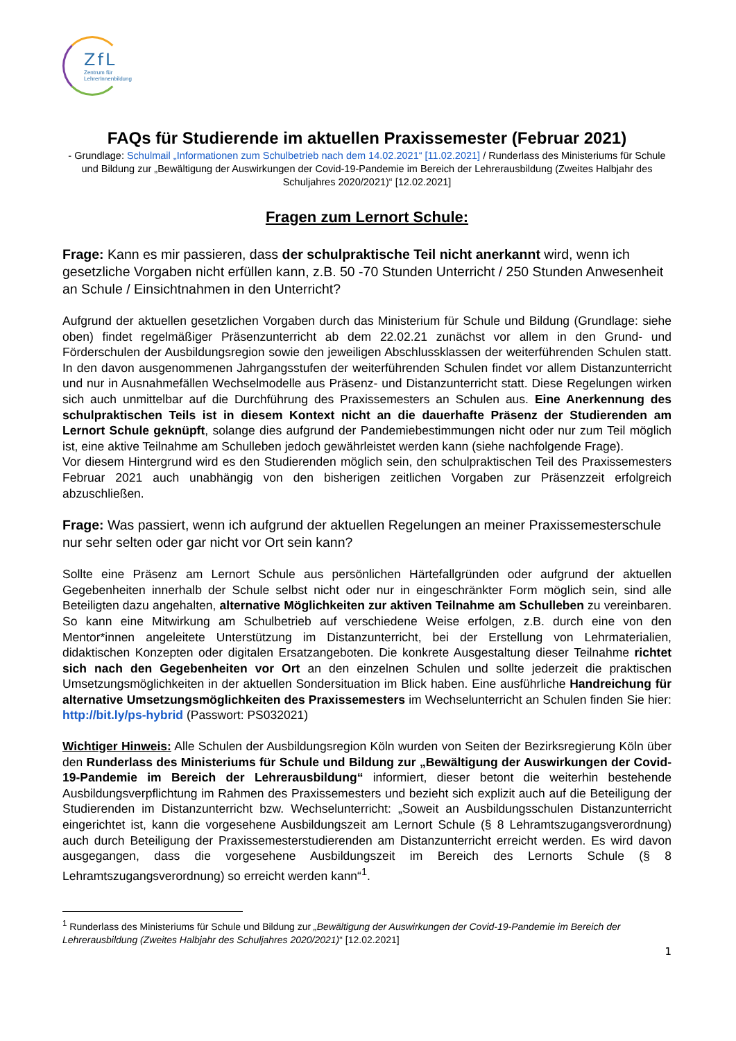ZfL
Zentrum für
LehrerInnenbildung
FAQs für Studierende im aktuellen Praxissemester (Februar 2021)
- Grundlage: Schulmail „Informationen zum Schulbetrieb nach dem 14.02.2021“ [11.02.2021] / Runderlass des Ministeriums für Schule und Bildung zur „Bewältigung der Auswirkungen der Covid-19-Pandemie im Bereich der Lehrerausbildung (Zweites Halbjahr des Schuljahres 2020/2021)“ [12.02.2021]
Fragen zum Lernort Schule:
Frage: Kann es mir passieren, dass der schulpraktische Teil nicht anerkannt wird, wenn ich gesetzliche Vorgaben nicht erfüllen kann, z.B. 50 -70 Stunden Unterricht / 250 Stunden Anwesenheit an Schule / Einsichtnahmen in den Unterricht?
Aufgrund der aktuellen gesetzlichen Vorgaben durch das Ministerium für Schule und Bildung (Grundlage: siehe oben) findet regelmäßiger Präsenzunterricht ab dem 22.02.21 zunächst vor allem in den Grund- und Förderschulen der Ausbildungsregion sowie den jeweiligen Abschlussklassen der weiterführenden Schulen statt. In den davon ausgenommenen Jahrgangsstufen der weiterführenden Schulen findet vor allem Distanzunterricht und nur in Ausnahmefällen Wechselmodelle aus Präsenz- und Distanzunterricht statt. Diese Regelungen wirken sich auch unmittelbar auf die Durchführung des Praxissemesters an Schulen aus. Eine Anerkennung des schulpraktischen Teils ist in diesem Kontext nicht an die dauerhafte Präsenz der Studierenden am Lernort Schule geknüpft, solange dies aufgrund der Pandemiebestimmungen nicht oder nur zum Teil möglich ist, eine aktive Teilnahme am Schulleben jedoch gewährleistet werden kann (siehe nachfolgende Frage).
Vor diesem Hintergrund wird es den Studierenden möglich sein, den schulpraktischen Teil des Praxissemesters Februar 2021 auch unabhängig von den bisherigen zeitlichen Vorgaben zur Präsenzzeit erfolgreich abzuschließen.
Frage: Was passiert, wenn ich aufgrund der aktuellen Regelungen an meiner Praxissemesterschule nur sehr selten oder gar nicht vor Ort sein kann?
Sollte eine Präsenz am Lernort Schule aus persönlichen Härtefallgründen oder aufgrund der aktuellen Gegebenheiten innerhalb der Schule selbst nicht oder nur in eingeschränkter Form möglich sein, sind alle Beteiligten dazu angehalten, alternative Möglichkeiten zur aktiven Teilnahme am Schulleben zu vereinbaren. So kann eine Mitwirkung am Schulbetrieb auf verschiedene Weise erfolgen, z.B. durch eine von den Mentor*innen angeleitete Unterstützung im Distanzunterricht, bei der Erstellung von Lehrmaterialien, didaktischen Konzepten oder digitalen Ersatzangeboten. Die konkrete Ausgestaltung dieser Teilnahme richtet sich nach den Gegebenheiten vor Ort an den einzelnen Schulen und sollte jederzeit die praktischen Umsetzungsmöglichkeiten in der aktuellen Sondersituation im Blick haben. Eine ausführliche Handreichung für alternative Umsetzungsmöglichkeiten des Praxissemesters im Wechselunterricht an Schulen finden Sie hier: http://bit.ly/ps-hybrid (Passwort: PS032021)
Wichtiger Hinweis: Alle Schulen der Ausbildungsregion Köln wurden von Seiten der Bezirksregierung Köln über den Runderlass des Ministeriums für Schule und Bildung zur „Bewältigung der Auswirkungen der Covid-19-Pandemie im Bereich der Lehrerausbildung“ informiert, dieser betont die weiterhin bestehende Ausbildungsverpflichtung im Rahmen des Praxissemesters und bezieht sich explizit auch auf die Beteiligung der Studierenden im Distanzunterricht bzw. Wechselunterricht: „Soweit an Ausbildungsschulen Distanzunterricht eingerichtet ist, kann die vorgesehene Ausbildungszeit am Lernort Schule (§ 8 Lehramtszugangsverordnung) auch durch Beteiligung der Praxissemesterstudierenden am Distanzunterricht erreicht werden. Es wird davon ausgegangen, dass die vorgesehene Ausbildungszeit im Bereich des Lernorts Schule (§ 8 Lehramtszugangsverordnung) so erreicht werden kann“<sup>1</sup>.
<sup>1</sup> Runderlass des Ministeriums für Schule und Bildung zur „Bewältigung der Auswirkungen der Covid-19-Pandemie im Bereich der Lehrerausbildung (Zweites Halbjahr des Schuljahres 2020/2021)“ [12.02.2021]
1